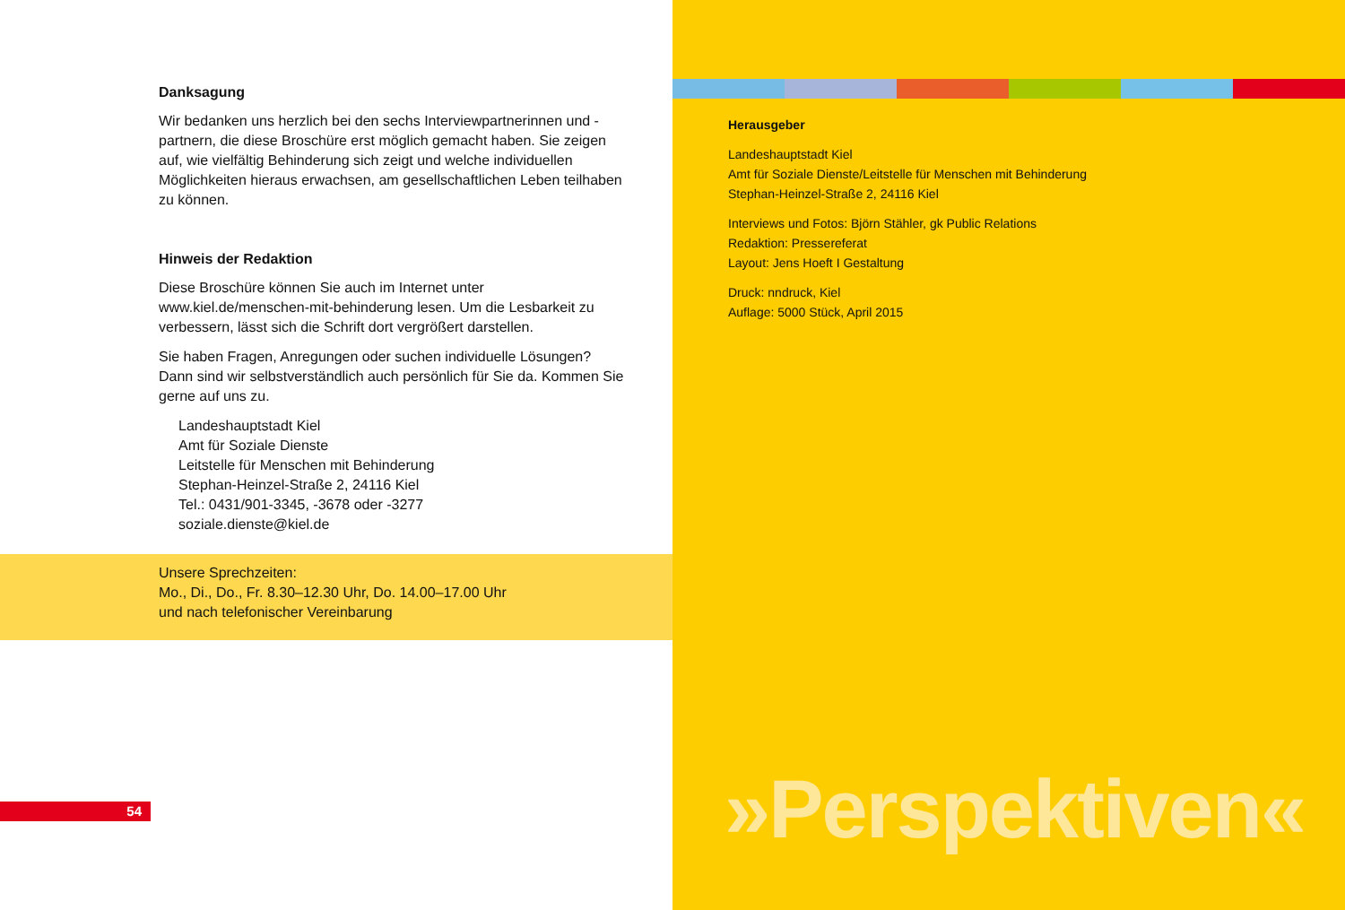Danksagung
Wir bedanken uns herzlich bei den sechs Interviewpartnerinnen und -partnern, die diese Broschüre erst möglich gemacht haben. Sie zeigen auf, wie vielfältig Behinderung sich zeigt und welche individuellen Möglichkeiten hieraus erwachsen, am gesellschaftlichen Leben teilhaben zu können.
Hinweis der Redaktion
Diese Broschüre können Sie auch im Internet unter www.kiel.de/menschen-mit-behinderung lesen. Um die Lesbarkeit zu verbessern, lässt sich die Schrift dort vergrößert darstellen.
Sie haben Fragen, Anregungen oder suchen individuelle Lösungen? Dann sind wir selbstverständlich auch persönlich für Sie da. Kommen Sie gerne auf uns zu.
Landeshauptstadt Kiel
Amt für Soziale Dienste
Leitstelle für Menschen mit Behinderung
Stephan-Heinzel-Straße 2, 24116 Kiel
Tel.: 0431/901-3345, -3678 oder -3277
soziale.dienste@kiel.de
Unsere Sprechzeiten:
Mo., Di., Do., Fr. 8.30–12.30 Uhr, Do. 14.00–17.00 Uhr
und nach telefonischer Vereinbarung
54
Herausgeber
Landeshauptstadt Kiel
Amt für Soziale Dienste/Leitstelle für Menschen mit Behinderung
Stephan-Heinzel-Straße 2, 24116 Kiel
Interviews und Fotos: Björn Stähler, gk Public Relations
Redaktion: Pressereferat
Layout: Jens Hoeft I Gestaltung
Druck: nndruck, Kiel
Auflage: 5000 Stück, April 2015
»Perspektiven«